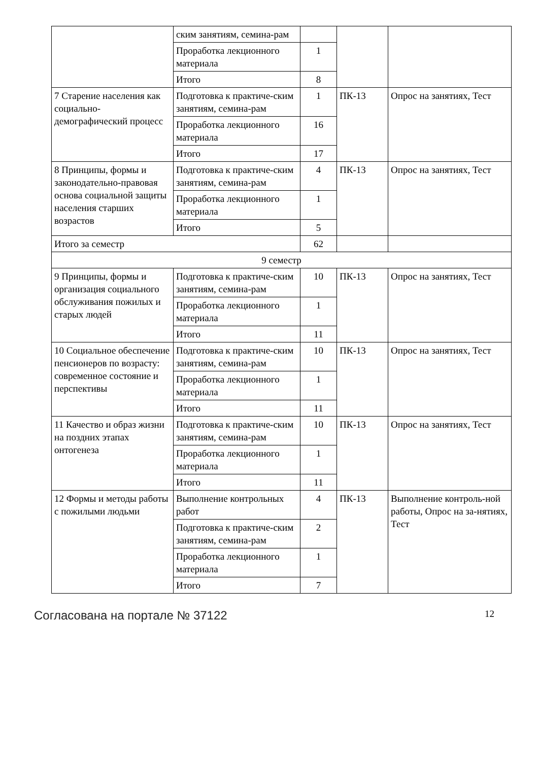| | ским занятиям, семина-рам | | | |
| | Проработка лекционного материала | 1 | | |
| | Итого | 8 | | |
| 7 Старение населения как социально-демографический процесс | Подготовка к практиче-ским занятиям, семина-рам | 1 | ПК-13 | Опрос на занятиях, Тест |
| | Проработка лекционного материала | 16 | | |
| | Итого | 17 | | |
| 8 Принципы, формы и законодательно-правовая основа социальной защиты населения старших возрастов | Подготовка к практиче-ским занятиям, семина-рам | 4 | ПК-13 | Опрос на занятиях, Тест |
| | Проработка лекционного материала | 1 | | |
| | Итого | 5 | | |
| Итого за семестр | | 62 | | |
| 9 семестр | | | | |
| 9 Принципы, формы и организация социального обслуживания пожилых и старых людей | Подготовка к практиче-ским занятиям, семина-рам | 10 | ПК-13 | Опрос на занятиях, Тест |
| | Проработка лекционного материала | 1 | | |
| | Итого | 11 | | |
| 10 Социальное обеспечение пенсионеров по возрасту: современное состояние и перспективы | Подготовка к практиче-ским занятиям, семина-рам | 10 | ПК-13 | Опрос на занятиях, Тест |
| | Проработка лекционного материала | 1 | | |
| | Итого | 11 | | |
| 11 Качество и образ жизни на поздних этапах онтогенеза | Подготовка к практиче-ским занятиям, семина-рам | 10 | ПК-13 | Опрос на занятиях, Тест |
| | Проработка лекционного материала | 1 | | |
| | Итого | 11 | | |
| 12 Формы и методы работы с пожилыми людьми | Выполнение контрольных работ | 4 | ПК-13 | Выполнение контроль-ной работы, Опрос на за-нятиях, Тест |
| | Подготовка к практиче-ским занятиям, семина-рам | 2 | | |
| | Проработка лекционного материала | 1 | | |
| | Итого | 7 | | |
Согласована на портале № 37122 12